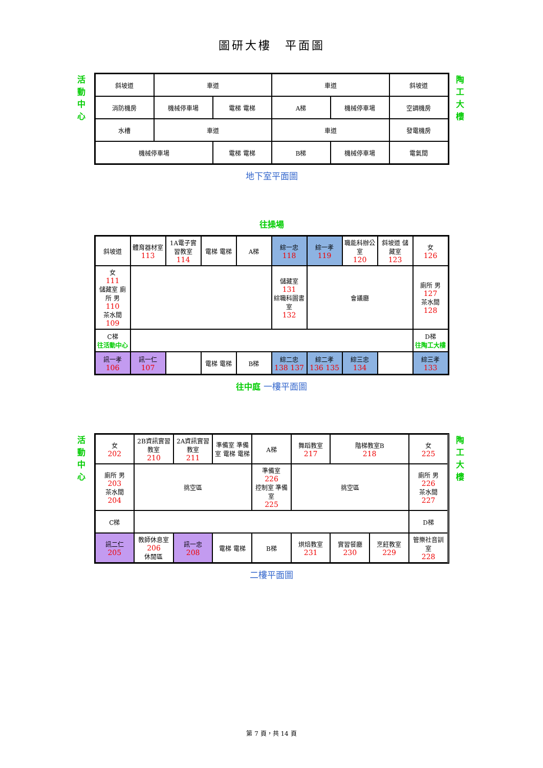圖研大樓　平面圖
活動中心
斜坡道
車道
車道
斜坡道
消防機房
機械停車場
電梯 電梯
A梯
機械停車場
空調機房
水槽
車道
車道
發電機房
機械停車場
電梯 電梯
B梯
機械停車場
電氣間
陶工大樓
地下室平面圖
往操場
斜坡道
體育器材室
113
1A電子實習教室
114
電梯 電梯
A梯
綜一忠
118
綜一孝
119
職能科辦公室
120
斜坡道 儲藏室
123
女
126
女
111
儲藏室 廁所 男
110
茶水間
109
儲藏室
131
綜職科圖書室
132
會議廳
廁所 男
127
茶水間
128
C梯
往活動中心
D梯
往陶工大樓
訊一孝
106
訊一仁
107
電梯 電梯
B梯
綜二忠
138 137
綜二孝
136 135
綜三忠
134
綜三孝
133
往中庭 一樓平面圖
活動中心
女
202
2B資訊實習教室
210
2A資訊實習教室
211
準備室 準備室 電梯 電梯
A梯
舞蹈教室
217
階梯教室B
218
女
225
廁所 男
203
茶水間
204
挑空區
準備室
226
控制室 準備室
225
挑空區
廁所 男
226
茶水間
227
C梯
D梯
訊二仁
205
教師休息室
206
休閒區
訊一忠
208
電梯 電梯
B梯
烘焙教室
231
實習餐廳
230
烹飪教室
229
管樂社音訓室
228
陶工大樓
二樓平面圖
第 7 頁，共 14 頁